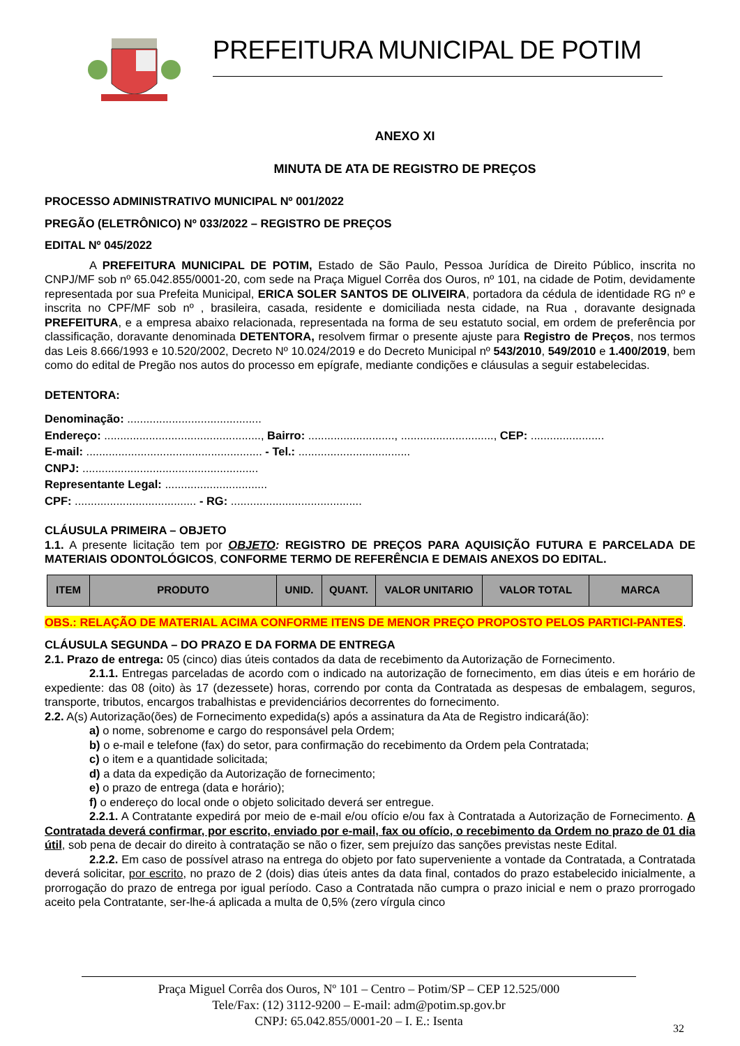PREFEITURA MUNICIPAL DE POTIM
ANEXO XI
MINUTA DE ATA DE REGISTRO DE PREÇOS
PROCESSO ADMINISTRATIVO MUNICIPAL Nº 001/2022
PREGÃO (ELETRÔNICO) Nº 033/2022 – REGISTRO DE PREÇOS
EDITAL Nº 045/2022
A PREFEITURA MUNICIPAL DE POTIM, Estado de São Paulo, Pessoa Jurídica de Direito Público, inscrita no CNPJ/MF sob nº 65.042.855/0001-20, com sede na Praça Miguel Corrêa dos Ouros, nº 101, na cidade de Potim, devidamente representada por sua Prefeita Municipal, ERICA SOLER SANTOS DE OLIVEIRA, portadora da cédula de identidade RG nº e inscrita no CPF/MF sob nº , brasileira, casada, residente e domiciliada nesta cidade, na Rua , doravante designada PREFEITURA, e a empresa abaixo relacionada, representada na forma de seu estatuto social, em ordem de preferência por classificação, doravante denominada DETENTORA, resolvem firmar o presente ajuste para Registro de Preços, nos termos das Leis 8.666/1993 e 10.520/2002, Decreto Nº 10.024/2019 e do Decreto Municipal nº 543/2010, 549/2010 e 1.400/2019, bem como do edital de Pregão nos autos do processo em epígrafe, mediante condições e cláusulas a seguir estabelecidas.
DETENTORA:
Denominação: ..........................................
Endereço: ................................................., Bairro: ..........................., ............................., CEP: .......................
E-mail: ....................................................... - Tel.: ...................................
CNPJ: .......................................................
Representante Legal: ................................
CPF: ...................................... - RG: .........................................
CLÁUSULA PRIMEIRA – OBJETO
1.1. A presente licitação tem por OBJETO: REGISTRO DE PREÇOS PARA AQUISIÇÃO FUTURA E PARCELADA DE MATERIAIS ODONTOLÓGICOS, CONFORME TERMO DE REFERÊNCIA E DEMAIS ANEXOS DO EDITAL.
| ITEM | PRODUTO | UNID. | QUANT. | VALOR UNITARIO | VALOR TOTAL | MARCA |
| --- | --- | --- | --- | --- | --- | --- |
OBS.: RELAÇÃO DE MATERIAL ACIMA CONFORME ITENS DE MENOR PREÇO PROPOSTO PELOS PARTICI-PANTES.
CLÁUSULA SEGUNDA – DO PRAZO E DA FORMA DE ENTREGA
2.1. Prazo de entrega: 05 (cinco) dias úteis contados da data de recebimento da Autorização de Fornecimento.
2.1.1. Entregas parceladas de acordo com o indicado na autorização de fornecimento, em dias úteis e em horário de expediente: das 08 (oito) às 17 (dezessete) horas, correndo por conta da Contratada as despesas de embalagem, seguros, transporte, tributos, encargos trabalhistas e previdenciários decorrentes do fornecimento.
2.2. A(s) Autorização(ões) de Fornecimento expedida(s) após a assinatura da Ata de Registro indicará(ão):
a) o nome, sobrenome e cargo do responsável pela Ordem;
b) o e-mail e telefone (fax) do setor, para confirmação do recebimento da Ordem pela Contratada;
c) o item e a quantidade solicitada;
d) a data da expedição da Autorização de fornecimento;
e) o prazo de entrega (data e horário);
f) o endereço do local onde o objeto solicitado deverá ser entregue.
2.2.1. A Contratante expedirá por meio de e-mail e/ou ofício e/ou fax à Contratada a Autorização de Fornecimento. A Contratada deverá confirmar, por escrito, enviado por e-mail, fax ou ofício, o recebimento da Ordem no prazo de 01 dia útil, sob pena de decair do direito à contratação se não o fizer, sem prejuízo das sanções previstas neste Edital.
2.2.2. Em caso de possível atraso na entrega do objeto por fato superveniente a vontade da Contratada, a Contratada deverá solicitar, por escrito, no prazo de 2 (dois) dias úteis antes da data final, contados do prazo estabelecido inicialmente, a prorrogação do prazo de entrega por igual período. Caso a Contratada não cumpra o prazo inicial e nem o prazo prorrogado aceito pela Contratante, ser-lhe-á aplicada a multa de 0,5% (zero vírgula cinco
Praça Miguel Corrêa dos Ouros, Nº 101 – Centro – Potim/SP – CEP 12.525/000
Tele/Fax: (12) 3112-9200 – E-mail: adm@potim.sp.gov.br
CNPJ: 65.042.855/0001-20 – I. E.: Isenta
32